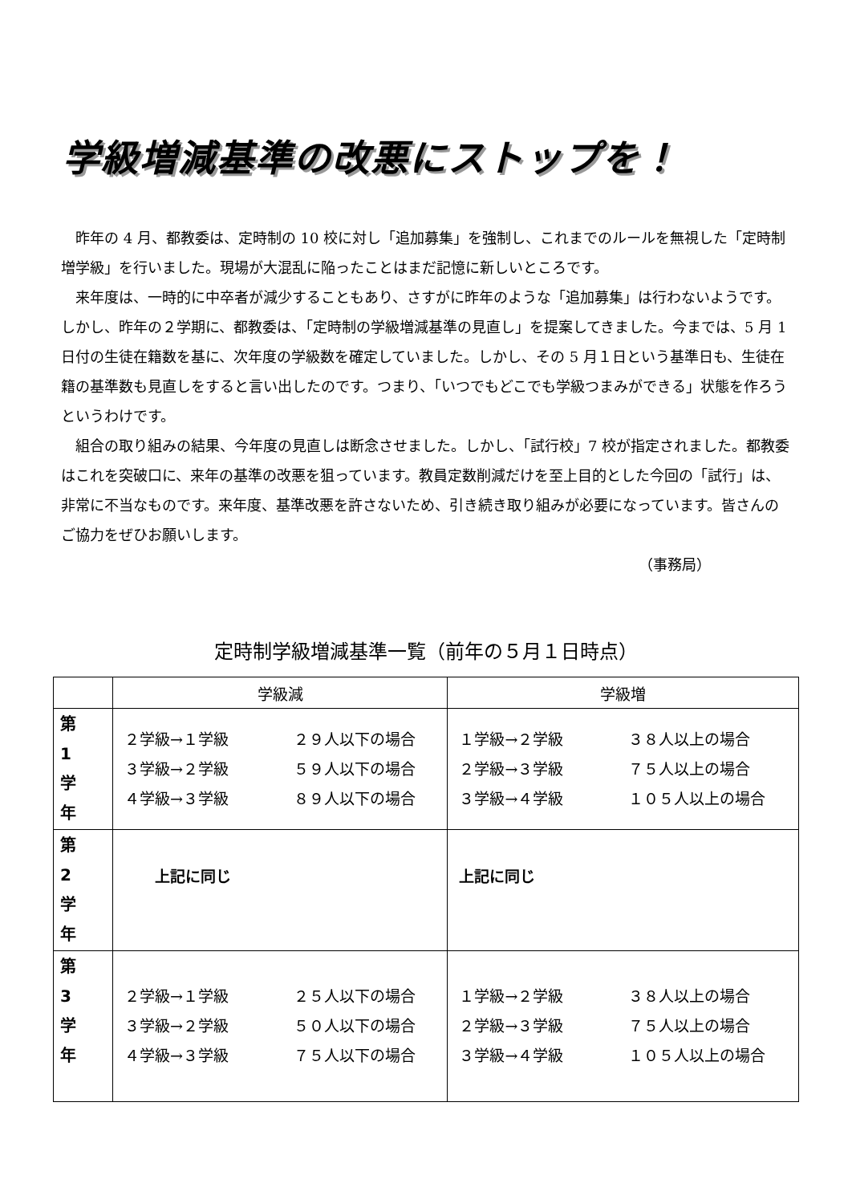学級増減基準の改悪にストップを！
昨年の 4 月、都教委は、定時制の 10 校に対し「追加募集」を強制し、これまでのルールを無視した「定時制増学級」を行いました。現場が大混乱に陥ったことはまだ記憶に新しいところです。
来年度は、一時的に中卒者が減少することもあり、さすがに昨年のような「追加募集」は行わないようです。しかし、昨年の２学期に、都教委は、「定時制の学級増減基準の見直し」を提案してきました。今までは、5 月 1 日付の生徒在籍数を基に、次年度の学級数を確定していました。しかし、その 5 月１日という基準日も、生徒在籍の基準数も見直しをすると言い出したのです。つまり、「いつでもどこでも学級つまみができる」状態を作ろうというわけです。
組合の取り組みの結果、今年度の見直しは断念させました。しかし、「試行校」7 校が指定されました。都教委はこれを突破口に、来年の基準の改悪を狙っています。教員定数削減だけを至上目的とした今回の「試行」は、非常に不当なものです。来年度、基準改悪を許さないため、引き続き取り組みが必要になっています。皆さんのご協力をぜひお願いします。
（事務局）
定時制学級増減基準一覧（前年の５月１日時点）
| | 学級減 | 学級増 |
| --- | --- | --- |
| 第 1 学 年 | ２学級→１学級 ２９人以下の場合 ３学級→２学級 ５９人以下の場合 ４学級→３学級 ８９人以下の場合 | １学級→２学級 ３８人以上の場合 ２学級→３学級 ７５人以上の場合 ３学級→４学級 １０５人以上の場合 |
| 第 2 学 年 | 上記に同じ | 上記に同じ |
| 第 3 学 年 | ２学級→１学級 ２５人以下の場合 ３学級→２学級 ５０人以下の場合 ４学級→３学級 ７５人以下の場合 | １学級→２学級 ３８人以上の場合 ２学級→３学級 ７５人以上の場合 ３学級→４学級 １０５人以上の場合 |